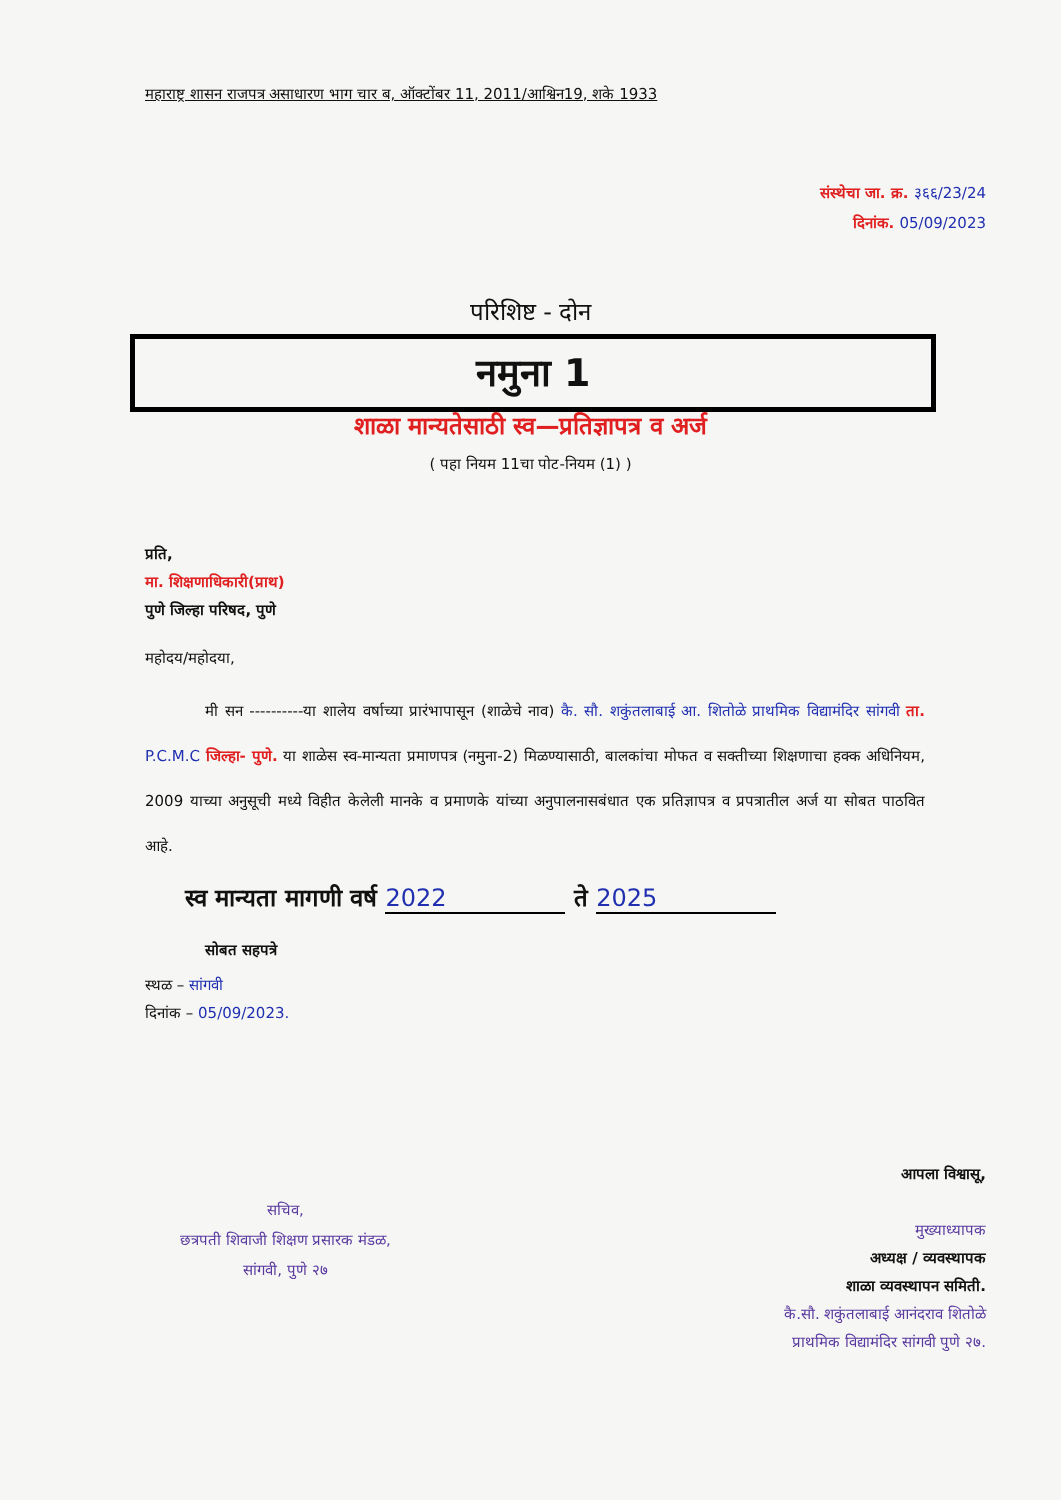महाराष्ट्र शासन राजपत्र असाधारण भाग चार ब, ऑक्टोंबर 11, 2011/आश्विन19, शके 1933
संस्थेचा जा. क्र. ३६६/23/24
दिनांक. 05/09/2023
परिशिष्ट - दोन
नमुना 1
शाळा मान्यतेसाठी स्व—प्रतिज्ञापत्र व अर्ज
( पहा नियम 11चा पोट-नियम (1) )
प्रति,
मा. शिक्षणाधिकारी(प्राथ)
पुणे जिल्हा परिषद, पुणे
महोदय/महोदया,
मी सन ----------या शालेय वर्षाच्या प्रारंभापासून (शाळेचे नाव) कै. सौ. शकुंतलाबाई आ. शितोळे प्राथमिक विद्यामंदिर सांगवी ता. P.C.M.C जिल्हा- पुणे. या शाळेस स्व-मान्यता प्रमाणपत्र (नमुना-2) मिळण्यासाठी, बालकांचा मोफत व सक्तीच्या शिक्षणाचा हक्क अधिनियम, 2009 याच्या अनुसूची मध्ये विहीत केलेली मानके व प्रमाणके यांच्या अनुपालनासबंधात एक प्रतिज्ञापत्र व प्रपत्रातील अर्ज या सोबत पाठवित आहे.
स्व मान्यता मागणी वर्ष 2022 ते 2025
सोबत सहपत्रे
स्थळ – सांगवी
दिनांक – 05/09/2023.
सचिव,
छत्रपती शिवाजी शिक्षण प्रसारक मंडळ,
सांगवी, पुणे २७
आपला विश्वासू,
मुख्याध्यापक
अध्यक्ष / व्यवस्थापक
शाळा व्यवस्थापन समिती.
कै.सौ. शकुंतलाबाई आनंदराव शितोळे
प्राथमिक विद्यामंदिर सांगवी पुणे २७.